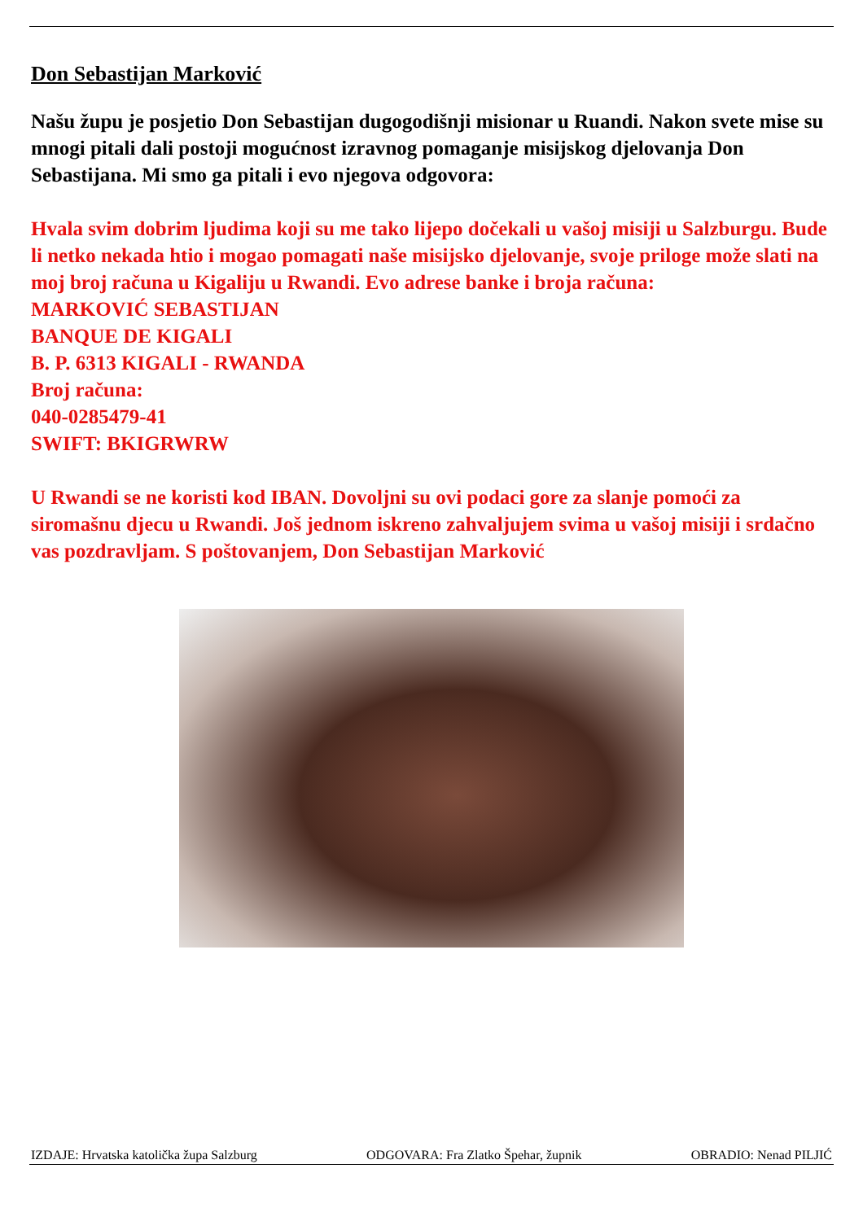Don Sebastijan Marković
Našu župu je posjetio Don Sebastijan dugogodišnji misionar u Ruandi. Nakon svete mise su mnogi pitali dali postoji mogućnost izravnog pomaganje misijskog djelovanja Don Sebastijana. Mi smo ga pitali i evo njegova odgovora:
Hvala svim dobrim ljudima koji su me tako lijepo dočekali u vašoj misiji u Salzburgu. Bude li netko nekada htio i mogao pomagati naše misijsko djelovanje, svoje priloge može slati na moj broj računa u Kigaliju u Rwandi. Evo adrese banke i broja računa:
MARKOVIĆ SEBASTIJAN
BANQUE DE KIGALI
B. P. 6313 KIGALI - RWANDA
Broj računa:
040-0285479-41
SWIFT: BKIGRWRW
U Rwandi se ne koristi kod IBAN. Dovoljni su ovi podaci gore za slanje pomoći za siromašnu djecu u Rwandi. Još jednom iskreno zahvaljujem svima u vašoj misiji i srdačno vas pozdravljam. S poštovanjem, Don Sebastijan Marković
IZDAJE: Hrvatska katolička župa Salzburg ODGOVARA: Fra Zlatko Špehar, župnik OBRADIO: Nenad PILJIĆ